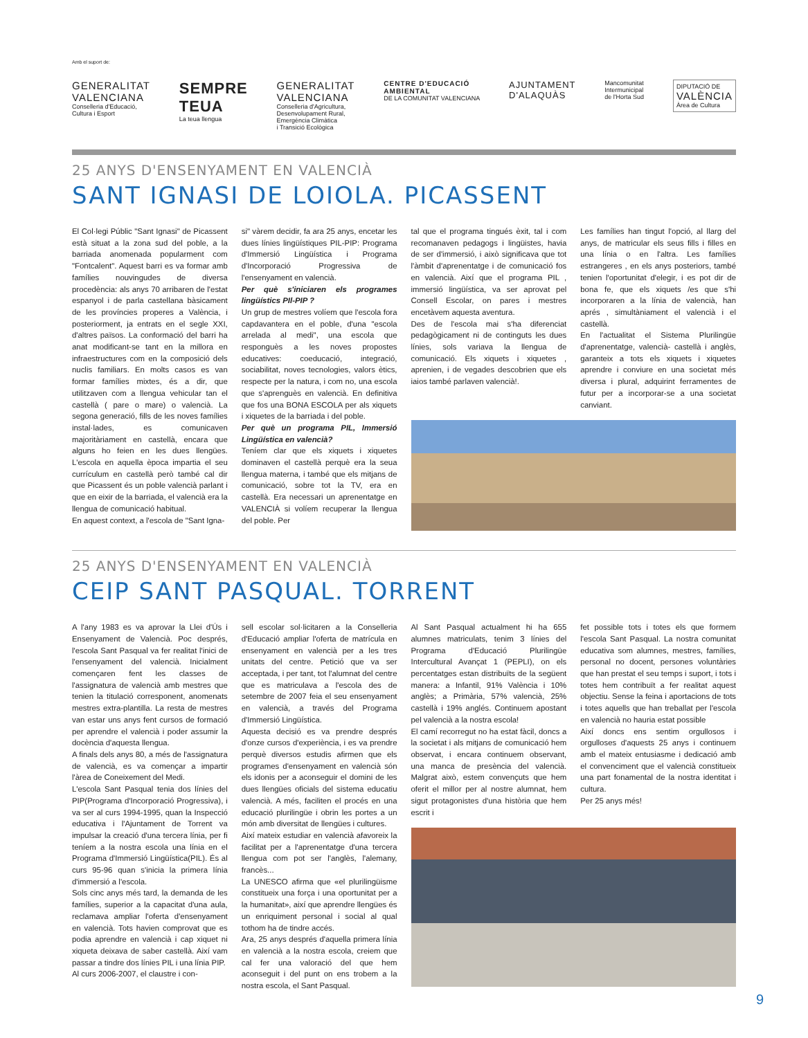Amb el suport de:
GENERALITAT
VALENCIANA
Conselleria d'Educació,
Cultura i Esport
SEMPRE
TEUA
La teua llengua
GENERALITAT
VALENCIANA
Conselleria d'Agricultura,
Desenvolupament Rural,
Emergència Climàtica
i Transició Ecològica
CENTRE D'EDUCACIÓ
AMBIENTAL
DE LA COMUNITAT VALENCIANA
AJUNTAMENT
D'ALAQUÀS
Mancomunitat
Intermunicipal
de l'Horta Sud
DIPUTACIÓ DE
VALÈNCIA
Àrea de Cultura
25 ANYS D'ENSENYAMENT EN VALENCIÀ
SANT IGNASI DE LOIOLA. PICASSENT
El Col·legi Públic "Sant Ignasi" de Picassent està situat a la zona sud del poble, a la barriada anomenada popularment com "Fontcalent". Aquest barri es va formar amb famílies nouvingudes de diversa procedència: als anys 70 arribaren de l'estat espanyol i de parla castellana bàsicament de les províncies properes a València, i posteriorment, ja entrats en el segle XXI, d'altres països. La conformació del barri ha anat modificant-se tant en la millora en infraestructures com en la composició dels nuclis familiars. En molts casos es van formar famílies mixtes, és a dir, que utilitzaven com a llengua vehicular tan el castellà ( pare o mare) o valencià. La segona generació, fills de les noves famílies instal·lades, es comunicaven majoritàriament en castellà, encara que alguns ho feien en les dues llengües. L'escola en aquella època impartia el seu currículum en castellà però també cal dir que Picassent és un poble valencià parlant i que en eixir de la barriada, el valencià era la llengua de comunicació habitual.
En aquest context, a l'escola de "Sant Igna-
si" vàrem decidir, fa ara 25 anys, encetar les dues línies lingüístiques PIL-PIP: Programa d'Immersió Lingüística i Programa d'Incorporació Progressiva de l'ensenyament en valencià.
Per què s'iniciaren els programes lingüístics PIl-PIP ?
Un grup de mestres volíem que l'escola fora capdavantera en el poble, d'una "escola arrelada al medi", una escola que responguès a les noves propostes educatives: coeducació, integració, sociabilitat, noves tecnologies, valors ètics, respecte per la natura, i com no, una escola que s'aprenguès en valencià. En definitiva que fos una BONA ESCOLA per als xiquets i xiquetes de la barriada i del poble.
Per què un programa PIL, Immersió Lingüística en valencià?
Teníem clar que els xiquets i xiquetes dominaven el castellà perquè era la seua llengua materna, i també que els mitjans de comunicació, sobre tot la TV, era en castellà. Era necessari un aprenentatge en VALENCIÀ si volíem recuperar la llengua del poble. Per
tal que el programa tingués èxit, tal i com recomanaven pedagogs i lingüistes, havia de ser d'immersió, i això significava que tot l'àmbit d'aprenentatge i de comunicació fos en valencià. Així que el programa PIL , immersió lingüística, va ser aprovat pel Consell Escolar, on pares i mestres encetàvem aquesta aventura.
Des de l'escola mai s'ha diferenciat pedagògicament ni de continguts les dues línies, sols variava la llengua de comunicació. Els xiquets i xiquetes , aprenien, i de vegades descobrien que els iaios també parlaven valencià!.
Les famílies han tingut l'opció, al llarg del anys, de matricular els seus fills i filles en una línia o en l'altra. Les famílies estrangeres , en els anys posteriors, també tenien l'oportunitat d'elegir, i es pot dir de bona fe, que els xiquets /es que s'hi incorporaren a la línia de valencià, han aprés , simultàniament el valencià i el castellà.
En l'actualitat el Sistema Plurilingüe d'aprenentatge, valencià- castellà i anglès, garanteix a tots els xiquets i xiquetes aprendre i conviure en una societat més diversa i plural, adquirint ferramentes de futur per a incorporar-se a una societat canviant.
25 ANYS D'ENSENYAMENT EN VALENCIÀ
CEIP SANT PASQUAL. TORRENT
A l'any 1983 es va aprovar la Llei d'Ús i Ensenyament de Valencià. Poc després, l'escola Sant Pasqual va fer realitat l'inici de l'ensenyament del valencià. Inicialment començaren fent les classes de l'assignatura de valencià amb mestres que tenien la titulació corresponent, anomenats mestres extra-plantilla. La resta de mestres van estar uns anys fent cursos de formació per aprendre el valencià i poder assumir la docència d'aquesta llengua.
A finals dels anys 80, a més de l'assignatura de valencià, es va començar a impartir l'àrea de Coneixement del Medi.
L'escola Sant Pasqual tenia dos línies del PIP(Programa d'Incorporació Progressiva), i va ser al curs 1994-1995, quan la Inspecció educativa i l'Ajuntament de Torrent va impulsar la creació d'una tercera línia, per fi teníem a la nostra escola una línia en el Programa d'Immersió Lingüística(PIL). És al curs 95-96 quan s'inicia la primera línia d'immersió a l'escola.
Sols cinc anys més tard, la demanda de les famílies, superior a la capacitat d'una aula, reclamava ampliar l'oferta d'ensenyament en valencià. Tots havien comprovat que es podia aprendre en valencià i cap xiquet ni xiqueta deixava de saber castellà. Així vam passar a tindre dos línies PIL i una línia PIP.
Al curs 2006-2007, el claustre i con-
sell escolar sol·licitaren a la Conselleria d'Educació ampliar l'oferta de matrícula en ensenyament en valencià per a les tres unitats del centre. Petició que va ser acceptada, i per tant, tot l'alumnat del centre que es matriculava a l'escola des de setembre de 2007 feia el seu ensenyament en valencià, a través del Programa d'Immersió Lingüística.
Aquesta decisió es va prendre després d'onze cursos d'experiència, i es va prendre perquè diversos estudis afirmen que els programes d'ensenyament en valencià són els idonis per a aconseguir el domini de les dues llengües oficials del sistema educatiu valencià. A més, faciliten el procés en una educació plurilingüe i obrin les portes a un món amb diversitat de llengües i cultures.
Així mateix estudiar en valencià afavoreix la facilitat per a l'aprenentatge d'una tercera llengua com pot ser l'anglès, l'alemany, francès...
La UNESCO afirma que «el plurilingüisme constitueix una força i una oportunitat per a la humanitat», així que aprendre llengües és un enriquiment personal i social al qual tothom ha de tindre accés.
Ara, 25 anys després d'aquella primera línia en valencià a la nostra escola, creiem que cal fer una valoració del que hem aconseguit i del punt on ens trobem a la nostra escola, el Sant Pasqual.
Al Sant Pasqual actualment hi ha 655 alumnes matriculats, tenim 3 línies del Programa d'Educació Plurilingüe Intercultural Avançat 1 (PEPLI), on els percentatges estan distribuïts de la següent manera: a Infantil, 91% València i 10% anglès; a Primària, 57% valencià, 25% castellà i 19% anglés. Continuem apostant pel valencià a la nostra escola!
El camí recorregut no ha estat fàcil, doncs a la societat i als mitjans de comunicació hem observat, i encara continuem observant, una manca de presència del valencià. Malgrat això, estem convençuts que hem oferit el millor per al nostre alumnat, hem sigut protagonistes d'una història que hem escrit i
fet possible tots i totes els que formem l'escola Sant Pasqual. La nostra comunitat educativa som alumnes, mestres, famílies, personal no docent, persones voluntàries que han prestat el seu temps i suport, i tots i totes hem contribuït a fer realitat aquest objectiu. Sense la feina i aportacions de tots i totes aquells que han treballat per l'escola en valencià no hauria estat possible
Així doncs ens sentim orgullosos i orgulloses d'aquests 25 anys i continuem amb el mateix entusiasme i dedicació amb el convenciment que el valencià constitueix una part fonamental de la nostra identitat i cultura.
Per 25 anys més!
9